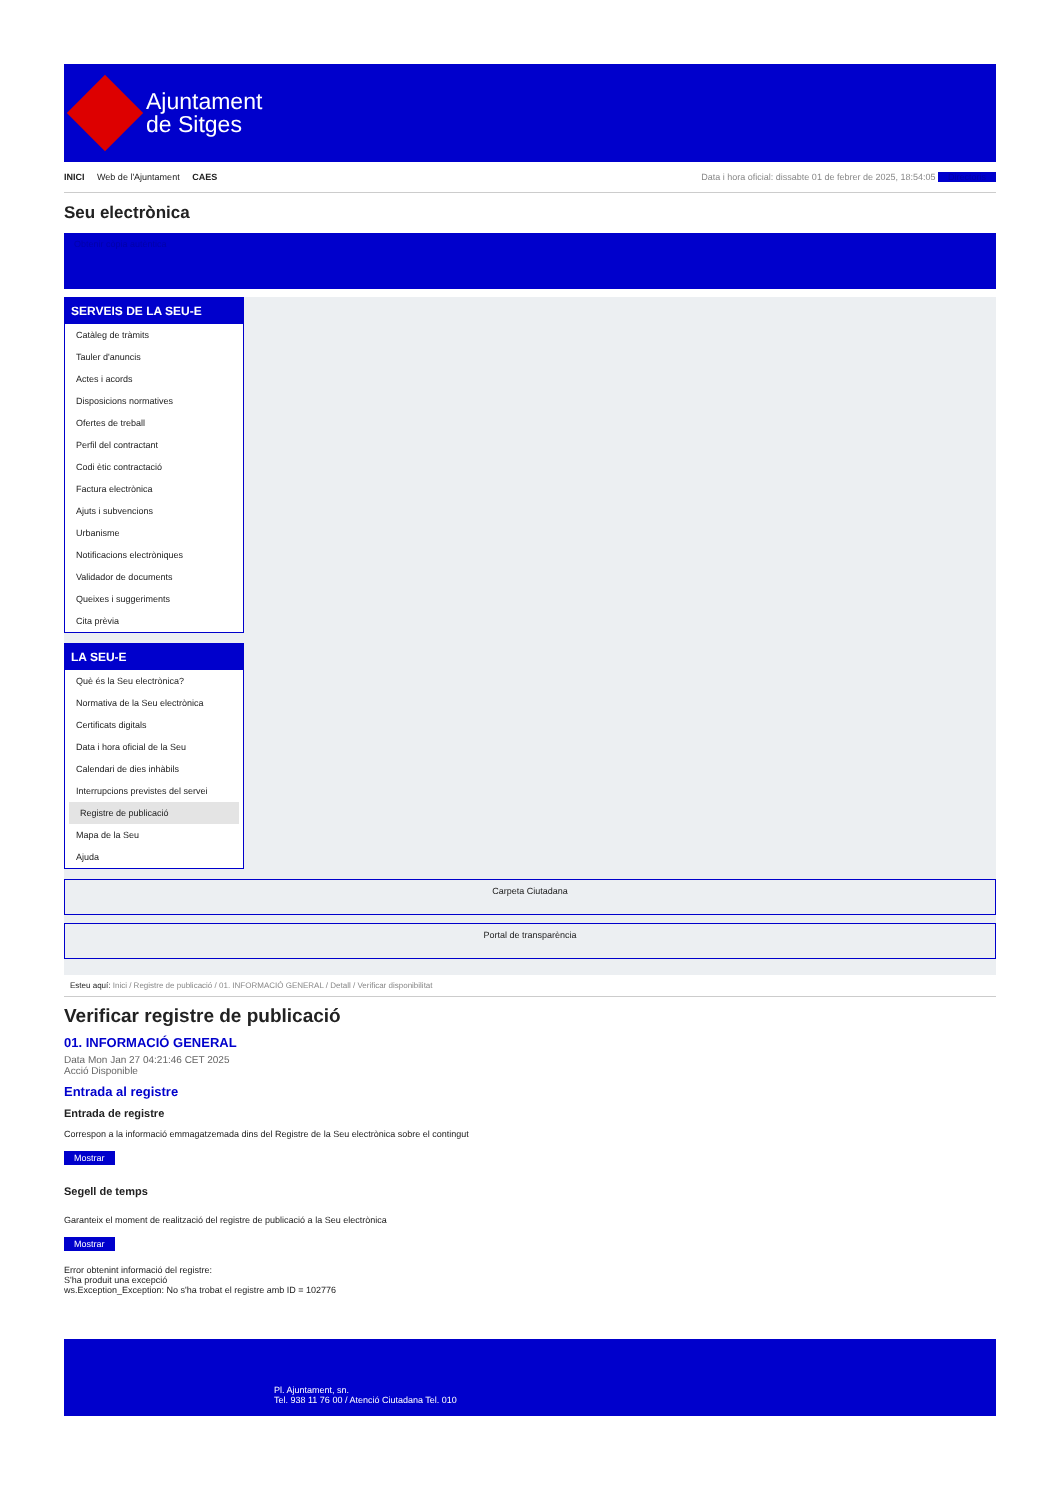Ajuntament
de Sitges
INICI Web de l'Ajuntament CAES
Data i hora oficial: dissabte 01 de febrer de 2025, 18:54:05 Directoris
Seu electrònica
Obtenir còpia autèntica
SERVEIS DE LA SEU-E
Catàleg de tràmits
Tauler d'anuncis
Actes i acords
Disposicions normatives
Ofertes de treball
Perfil del contractant
Codi ètic contractació
Factura electrònica
Ajuts i subvencions
Urbanisme
Notificacions electròniques
Validador de documents
Queixes i suggeriments
Cita prèvia
LA SEU-E
Què és la Seu electrònica?
Normativa de la Seu electrònica
Certificats digitals
Data i hora oficial de la Seu
Calendari de dies inhàbils
Interrupcions previstes del servei
Registre de publicació
Mapa de la Seu
Ajuda
Carpeta Ciutadana
Portal de transparència
Esteu aquí: Inici / Registre de publicació / 01. INFORMACIÓ GENERAL / Detall / Verificar disponibilitat
Verificar registre de publicació
01. INFORMACIÓ GENERAL
Data Mon Jan 27 04:21:46 CET 2025
Acció Disponible
Entrada al registre
Entrada de registre
Correspon a la informació emmagatzemada dins del Registre de la Seu electrònica sobre el contingut
Mostrar
Segell de temps
Garanteix el moment de realització del registre de publicació a la Seu electrònica
Mostrar
Error obtenint informació del registre:
S'ha produit una excepció
ws.Exception_Exception: No s'ha trobat el registre amb ID = 102776
Pl. Ajuntament, sn.
Tel. 938 11 76 00 / Atenció Ciutadana Tel. 010